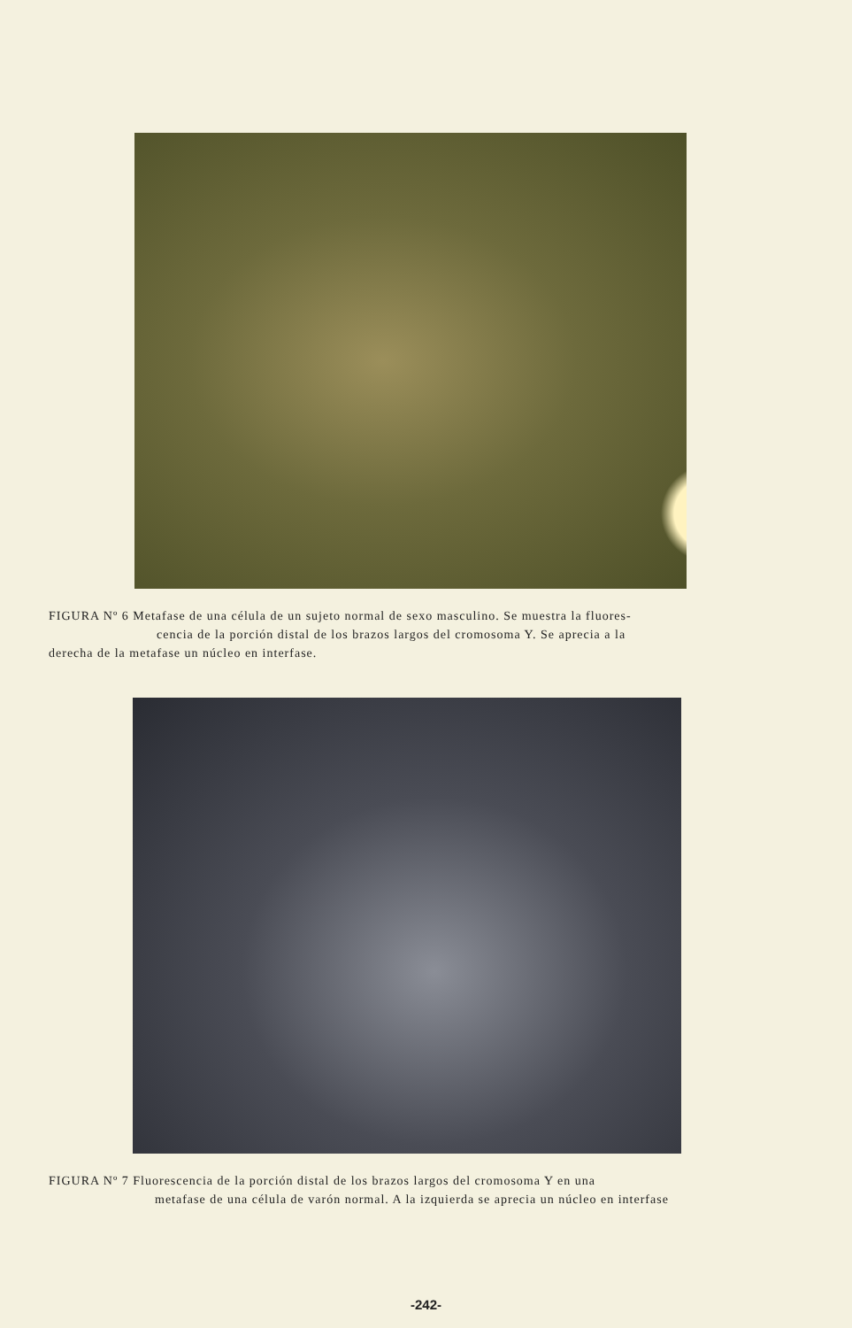FIGURA Nº 6 Metafase de una célula de un sujeto normal de sexo masculino. Se muestra la fluores-
cencia de la porción distal de los brazos largos del cromosoma Y. Se aprecia a la
derecha de la metafase un núcleo en interfase.
FIGURA Nº 7 Fluorescencia de la porción distal de los brazos largos del cromosoma Y en una
metafase de una célula de varón normal. A la izquierda se aprecia un núcleo en interfase
-242-